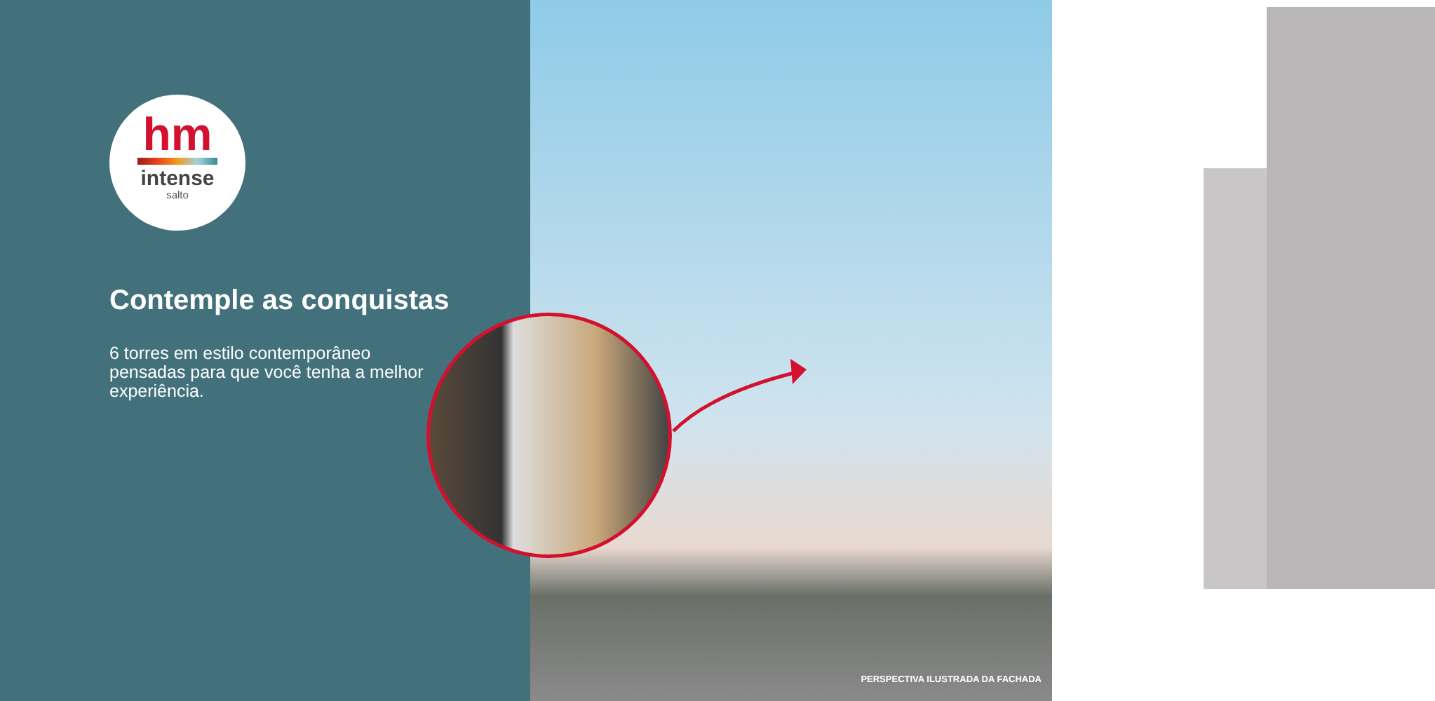hm
intense
salto
Contemple as conquistas
6 torres em estilo contemporâneo pensadas para que você tenha a melhor experiência.
PERSPECTIVA ILUSTRADA DA FACHADA